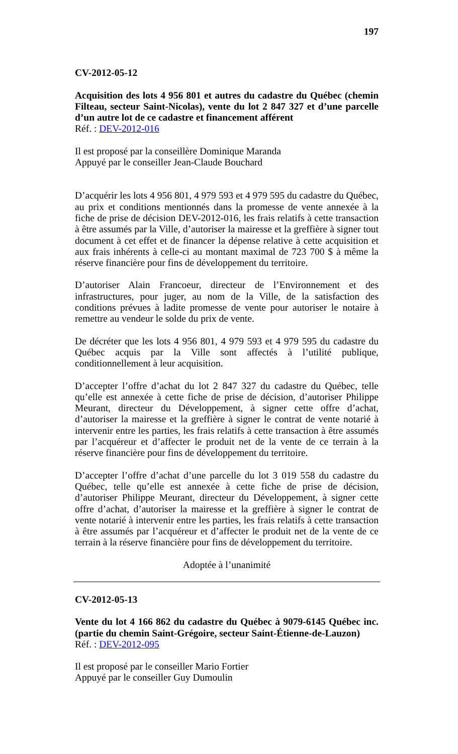197
CV-2012-05-12
Acquisition des lots 4 956 801 et autres du cadastre du Québec (chemin Filteau, secteur Saint-Nicolas), vente du lot 2 847 327 et d’une parcelle d’un autre lot de ce cadastre et financement afférent
Réf. : DEV-2012-016
Il est proposé par la conseillère Dominique Maranda
Appuyé par le conseiller Jean-Claude Bouchard
D’acquérir les lots 4 956 801, 4 979 593 et 4 979 595 du cadastre du Québec, au prix et conditions mentionnés dans la promesse de vente annexée à la fiche de prise de décision DEV-2012-016, les frais relatifs à cette transaction à être assumés par la Ville, d’autoriser la mairesse et la greffière à signer tout document à cet effet et de financer la dépense relative à cette acquisition et aux frais inhérents à celle-ci au montant maximal de 723 700 $ à même la réserve financière pour fins de développement du territoire.
D’autoriser Alain Francoeur, directeur de l’Environnement et des infrastructures, pour juger, au nom de la Ville, de la satisfaction des conditions prévues à ladite promesse de vente pour autoriser le notaire à remettre au vendeur le solde du prix de vente.
De décréter que les lots 4 956 801, 4 979 593 et 4 979 595 du cadastre du Québec acquis par la Ville sont affectés à l’utilité publique, conditionnellement à leur acquisition.
D’accepter l’offre d’achat du lot 2 847 327 du cadastre du Québec, telle qu’elle est annexée à cette fiche de prise de décision, d’autoriser Philippe Meurant, directeur du Développement, à signer cette offre d’achat, d’autoriser la mairesse et la greffière à signer le contrat de vente notarié à intervenir entre les parties, les frais relatifs à cette transaction à être assumés par l’acquéreur et d’affecter le produit net de la vente de ce terrain à la réserve financière pour fins de développement du territoire.
D’accepter l’offre d’achat d’une parcelle du lot 3 019 558 du cadastre du Québec, telle qu’elle est annexée à cette fiche de prise de décision, d’autoriser Philippe Meurant, directeur du Développement, à signer cette offre d’achat, d’autoriser la mairesse et la greffière à signer le contrat de vente notarié à intervenir entre les parties, les frais relatifs à cette transaction à être assumés par l’acquéreur et d’affecter le produit net de la vente de ce terrain à la réserve financière pour fins de développement du territoire.
Adoptée à l’unanimité
CV-2012-05-13
Vente du lot 4 166 862 du cadastre du Québec à 9079-6145 Québec inc. (partie du chemin Saint-Grégoire, secteur Saint-Étienne-de-Lauzon)
Réf. : DEV-2012-095
Il est proposé par le conseiller Mario Fortier
Appuyé par le conseiller Guy Dumoulin